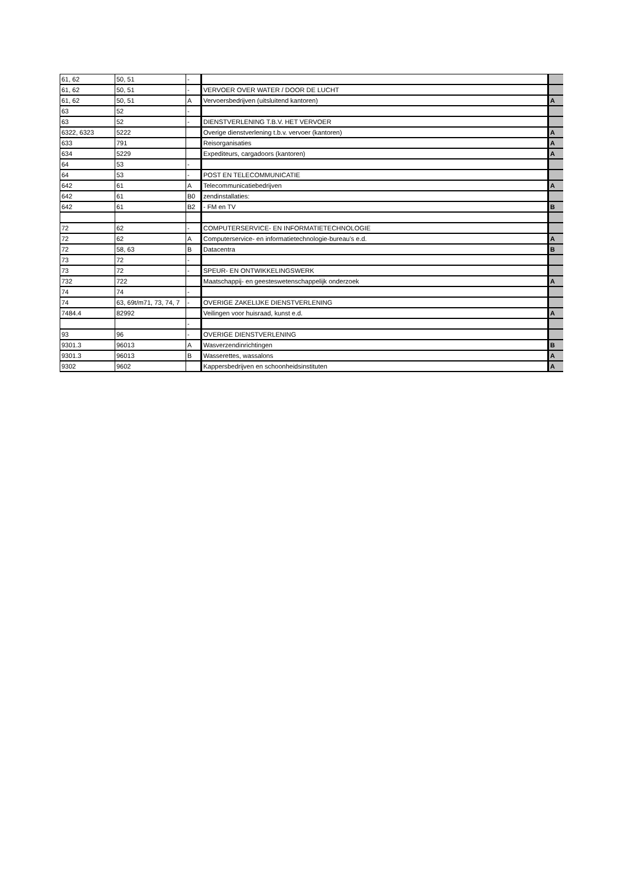| 61, 62 | 50, 51 | - | | |
| 61, 62 | 50, 51 | - | VERVOER OVER WATER / DOOR DE LUCHT | |
| 61, 62 | 50, 51 | A | Vervoersbedrijven (uitsluitend kantoren) | A |
| 63 | 52 | - | | |
| 63 | 52 | - | DIENSTVERLENING T.B.V. HET VERVOER | |
| 6322, 6323 | 5222 | | Overige dienstverlening t.b.v. vervoer (kantoren) | A |
| 633 | 791 | | Reisorganisaties | A |
| 634 | 5229 | | Expediteurs, cargadoors (kantoren) | A |
| 64 | 53 | - | | |
| 64 | 53 | - | POST EN TELECOMMUNICATIE | |
| 642 | 61 | A | Telecommunicatiebedrijven | A |
| 642 | 61 | B0 | zendinstallaties: | |
| 642 | 61 | B2 | - FM en TV | B |
| 72 | 62 | - | COMPUTERSERVICE- EN INFORMATIETECHNOLOGIE | |
| 72 | 62 | A | Computerservice- en informatietechnologie-bureau's e.d. | A |
| 72 | 58, 63 | B | Datacentra | B |
| 73 | 72 | - | | |
| 73 | 72 | - | SPEUR- EN ONTWIKKELINGSWERK | |
| 732 | 722 | | Maatschappij- en geesteswetenschappelijk onderzoek | A |
| 74 | 74 | - | | |
| 74 | 63, 69t/m71, 73, 74, 7 | - | OVERIGE ZAKELIJKE DIENSTVERLENING | |
| 7484.4 | 82992 | | Veilingen voor huisraad, kunst e.d. | A |
| | | - | | |
| 93 | 96 | - | OVERIGE DIENSTVERLENING | |
| 9301.3 | 96013 | A | Wasverzendinrichtingen | B |
| 9301.3 | 96013 | B | Wasserettes, wassalons | A |
| 9302 | 9602 | | Kappersbedrijven en schoonheidsinstituten | A |